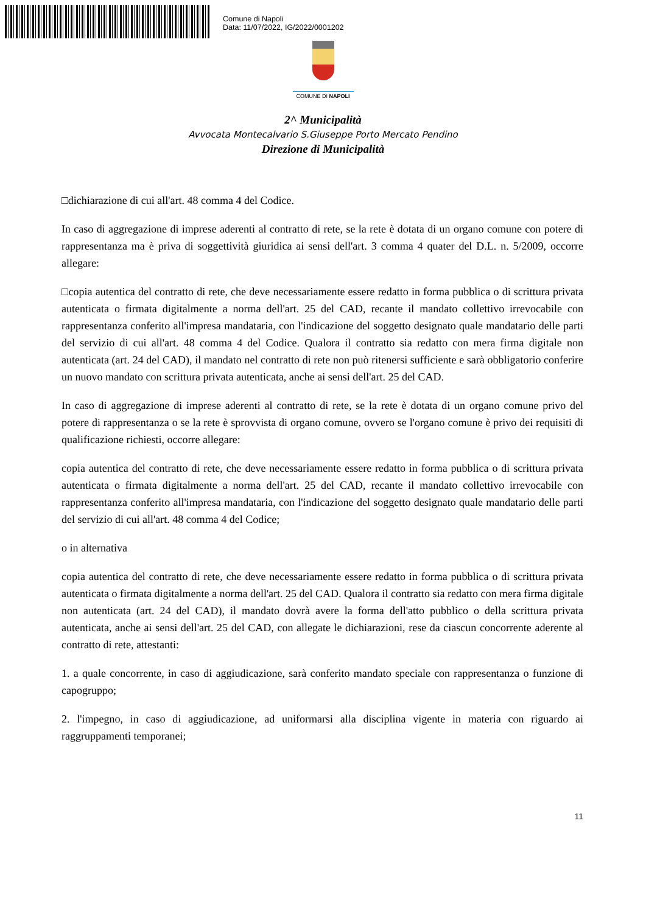Comune di Napoli
Data: 11/07/2022, IG/2022/0001202
COMUNE DI NAPOLI
2^ Municipalità
Avvocata Montecalvario S.Giuseppe Porto Mercato Pendino
Direzione di Municipalità
□dichiarazione di cui all'art. 48 comma 4 del Codice.
In caso di aggregazione di imprese aderenti al contratto di rete, se la rete è dotata di un organo comune con potere di rappresentanza ma è priva di soggettività giuridica ai sensi dell'art. 3 comma 4 quater del D.L. n. 5/2009, occorre allegare:
□copia autentica del contratto di rete, che deve necessariamente essere redatto in forma pubblica o di scrittura privata autenticata o firmata digitalmente a norma dell'art. 25 del CAD, recante il mandato collettivo irrevocabile con rappresentanza conferito all'impresa mandataria, con l'indicazione del soggetto designato quale mandatario delle parti del servizio di cui all'art. 48 comma 4 del Codice. Qualora il contratto sia redatto con mera firma digitale non autenticata (art. 24 del CAD), il mandato nel contratto di rete non può ritenersi sufficiente e sarà obbligatorio conferire un nuovo mandato con scrittura privata autenticata, anche ai sensi dell'art. 25 del CAD.
In caso di aggregazione di imprese aderenti al contratto di rete, se la rete è dotata di un organo comune privo del potere di rappresentanza o se la rete è sprovvista di organo comune, ovvero se l'organo comune è privo dei requisiti di qualificazione richiesti, occorre allegare:
copia autentica del contratto di rete, che deve necessariamente essere redatto in forma pubblica o di scrittura privata autenticata o firmata digitalmente a norma dell'art. 25 del CAD, recante il mandato collettivo irrevocabile con rappresentanza conferito all'impresa mandataria, con l'indicazione del soggetto designato quale mandatario delle parti del servizio di cui all'art. 48 comma 4 del Codice;
o in alternativa
copia autentica del contratto di rete, che deve necessariamente essere redatto in forma pubblica o di scrittura privata autenticata o firmata digitalmente a norma dell'art. 25 del CAD. Qualora il contratto sia redatto con mera firma digitale non autenticata (art. 24 del CAD), il mandato dovrà avere la forma dell'atto pubblico o della scrittura privata autenticata, anche ai sensi dell'art. 25 del CAD, con allegate le dichiarazioni, rese da ciascun concorrente aderente al contratto di rete, attestanti:
1. a quale concorrente, in caso di aggiudicazione, sarà conferito mandato speciale con rappresentanza o funzione di capogruppo;
2. l'impegno, in caso di aggiudicazione, ad uniformarsi alla disciplina vigente in materia con riguardo ai raggruppamenti temporanei;
11